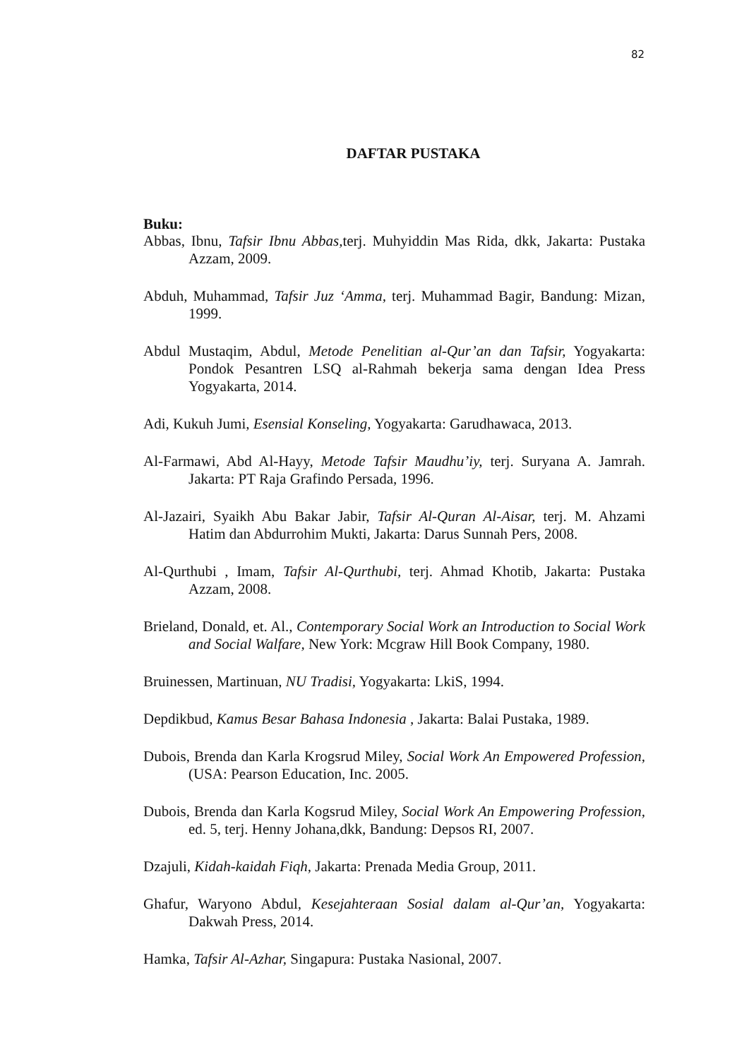82
DAFTAR PUSTAKA
Buku:
Abbas, Ibnu, Tafsir Ibnu Abbas, terj. Muhyiddin Mas Rida, dkk, Jakarta: Pustaka Azzam, 2009.
Abduh, Muhammad, Tafsir Juz ‘Amma, terj. Muhammad Bagir, Bandung: Mizan, 1999.
Abdul Mustaqim, Abdul, Metode Penelitian al-Qur’an dan Tafsir, Yogyakarta: Pondok Pesantren LSQ al-Rahmah bekerja sama dengan Idea Press Yogyakarta, 2014.
Adi, Kukuh Jumi, Esensial Konseling, Yogyakarta: Garudhawaca, 2013.
Al-Farmawi, Abd Al-Hayy, Metode Tafsir Maudhu’iy, terj. Suryana A. Jamrah. Jakarta: PT Raja Grafindo Persada, 1996.
Al-Jazairi, Syaikh Abu Bakar Jabir, Tafsir Al-Quran Al-Aisar, terj. M. Ahzami Hatim dan Abdurrohim Mukti, Jakarta: Darus Sunnah Pers, 2008.
Al-Qurthubi , Imam, Tafsir Al-Qurthubi, terj. Ahmad Khotib, Jakarta: Pustaka Azzam, 2008.
Brieland, Donald, et. Al., Contemporary Social Work an Introduction to Social Work and Social Walfare, New York: Mcgraw Hill Book Company, 1980.
Bruinessen, Martinuan, NU Tradisi, Yogyakarta: LkiS, 1994.
Depdikbud, Kamus Besar Bahasa Indonesia , Jakarta: Balai Pustaka, 1989.
Dubois, Brenda dan Karla Krogsrud Miley, Social Work An Empowered Profession, (USA: Pearson Education, Inc. 2005.
Dubois, Brenda dan Karla Kogsrud Miley, Social Work An Empowering Profession, ed. 5, terj. Henny Johana,dkk, Bandung: Depsos RI, 2007.
Dzajuli, Kidah-kaidah Fiqh, Jakarta: Prenada Media Group, 2011.
Ghafur, Waryono Abdul, Kesejahteraan Sosial dalam al-Qur’an, Yogyakarta: Dakwah Press, 2014.
Hamka, Tafsir Al-Azhar, Singapura: Pustaka Nasional, 2007.